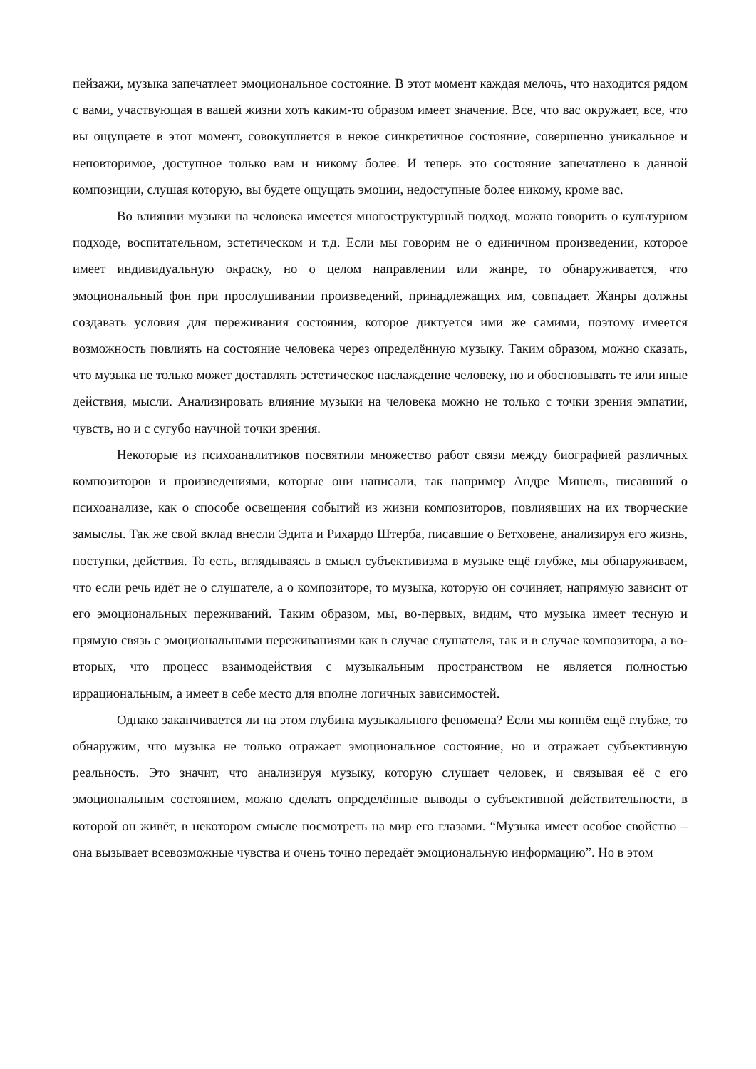пейзажи, музыка запечатлеет эмоциональное состояние. В этот момент каждая мелочь, что находится рядом с вами, участвующая в вашей жизни хоть каким-то образом имеет значение. Все, что вас окружает, все, что вы ощущаете в этот момент, совокупляется в некое синкретичное состояние, совершенно уникальное и неповторимое, доступное только вам и никому более. И теперь это состояние запечатлено в данной композиции, слушая которую, вы будете ощущать эмоции, недоступные более никому, кроме вас.
Во влиянии музыки на человека имеется многоструктурный подход, можно говорить о культурном подходе, воспитательном, эстетическом и т.д. Если мы говорим не о единичном произведении, которое имеет индивидуальную окраску, но о целом направлении или жанре, то обнаруживается, что эмоциональный фон при прослушивании произведений, принадлежащих им, совпадает. Жанры должны создавать условия для переживания состояния, которое диктуется ими же самими, поэтому имеется возможность повлиять на состояние человека через определённую музыку. Таким образом, можно сказать, что музыка не только может доставлять эстетическое наслаждение человеку, но и обосновывать те или иные действия, мысли. Анализировать влияние музыки на человека можно не только с точки зрения эмпатии, чувств, но и с сугубо научной точки зрения.
Некоторые из психоаналитиков посвятили множество работ связи между биографией различных композиторов и произведениями, которые они написали, так например Андре Мишель, писавший о психоанализе, как о способе освещения событий из жизни композиторов, повлиявших на их творческие замыслы. Так же свой вклад внесли Эдита и Рихардо Штерба, писавшие о Бетховене, анализируя его жизнь, поступки, действия. То есть, вглядываясь в смысл субъективизма в музыке ещё глубже, мы обнаруживаем, что если речь идёт не о слушателе, а о композиторе, то музыка, которую он сочиняет, напрямую зависит от его эмоциональных переживаний. Таким образом, мы, во-первых, видим, что музыка имеет тесную и прямую связь с эмоциональными переживаниями как в случае слушателя, так и в случае композитора, а во-вторых, что процесс взаимодействия с музыкальным пространством не является полностью иррациональным, а имеет в себе место для вполне логичных зависимостей.
Однако заканчивается ли на этом глубина музыкального феномена? Если мы копнём ещё глубже, то обнаружим, что музыка не только отражает эмоциональное состояние, но и отражает субъективную реальность. Это значит, что анализируя музыку, которую слушает человек, и связывая её с его эмоциональным состоянием, можно сделать определённые выводы о субъективной действительности, в которой он живёт, в некотором смысле посмотреть на мир его глазами. “Музыка имеет особое свойство – она вызывает всевозможные чувства и очень точно передаёт эмоциональную информацию”. Но в этом